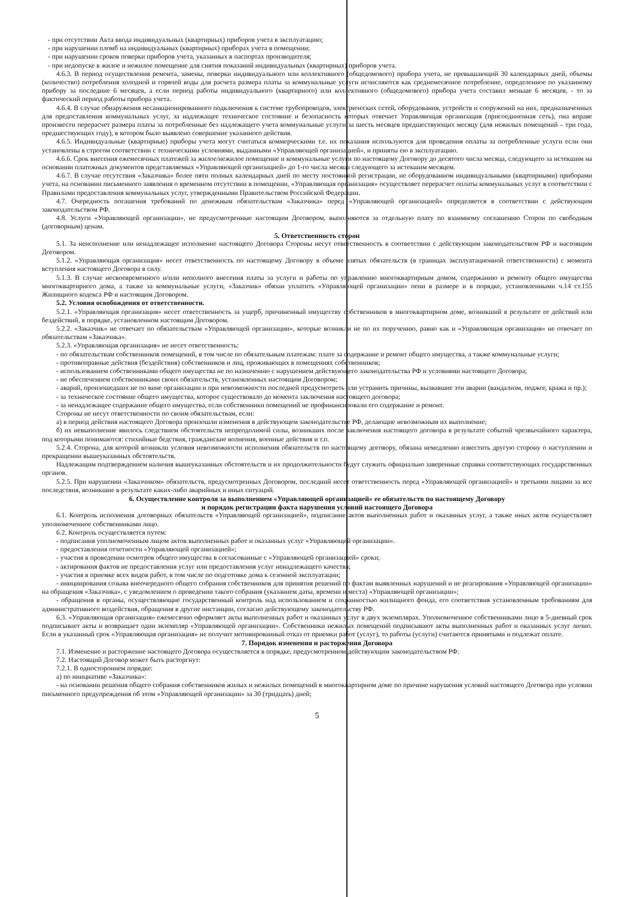- при отсутствии Акта ввода индивидуальных (квартирных) приборов учета в эксплуатацию;
- при нарушении пломб на индивидуальных (квартирных) приборах учета в помещении;
- при нарушении сроков поверки приборов учета, указанных в паспортах производителя;
- при недопуске в жилое и нежилое помещение для снятия показаний индивидуальных (квартирных) приборов учета.
4.6.3. В период осуществления ремонта, замены, поверки индивидуального или коллективного (общедомового) прибора учета, не превышающий 30 календарных дней, объемы (количество) потребления холодной и горячей воды для расчета размера платы за коммунальные услуги исчисляются как среднемесячное потребление, определенное по указанному прибору за последние 6 месяцев, а если период работы индивидуального (квартирного) или коллективного (общедомового) прибора учета составил меньше 6 месяцев, - то за фактический период работы прибора учета.
4.6.4. В случае обнаружения несанкционированного подключения к системе трубопроводов, электрических сетей, оборудования, устройств и сооружений на них, предназначенных для предоставления коммунальных услуг, за надлежащее техническое состояние и безопасность которых отвечает Управляющая организация (присоединенная сеть), она вправе произвести перерасчет размера платы за потребленные без надлежащего учета коммунальные услуги за шесть месяцев предшествующих месяцу (для нежилых помещений – три года, предшествующих году), в котором было выявлено совершение указанного действия.
4.6.5. Индивидуальные (квартирные) приборы учета могут считаться коммерческими т.е. их показания используются для проведения оплаты за потребленные услуги если они установлены в строгом соответствии с техническими условиями, выданными «Управляющей организацией», и приняты ею в эксплуатацию.
4.6.6. Срок внесения ежемесячных платежей за жилое/нежилое помещение и коммунальные услуги по настоящему Договору до десятого числа месяца, следующего за истекшим на основании платежных документов представляемых «Управляющей организацией» до 1-го числа месяца следующего за истекшим месяцем.
4.6.7. В случае отсутствия «Заказчика» более пяти полных календарных дней по месту постоянной регистрации, не оборудованном индивидуальными (квартирными) приборами учета, на основании письменного заявления о временном отсутствии в помещении, «Управляющая организация» осуществляет перерасчет оплаты коммунальных услуг в соответствии с Правилами предоставления коммунальных услуг, утвержденными Правительством Российской Федерации.
4.7. Очередность погашения требований по денежным обязательствам «Заказчика» перед «Управляющей организацией» определяется в соответствии с действующим законодательством РФ.
4.8. Услуги «Управляющей организации», не предусмотренные настоящим Договором, выполняются за отдельную плату по взаимному соглашению Сторон по свободным (договорным) ценам.
5. Ответственность сторон
5.1. За неисполнение или ненадлежащее исполнение настоящего Договора Стороны несут ответственность в соответствии с действующим законодательством РФ и настоящим Договором.
5.1.2. «Управляющая организация» несет ответственность по настоящему Договору в объеме взятых обязательств (в границах эксплуатационной ответственности) с момента вступления настоящего Договора в силу.
5.1.3. В случае несвоевременного и/или неполного внесения платы за услуги и работы по управлению многоквартирным домом, содержанию и ремонту общего имущества многоквартирного дома, а также за коммунальные услуги, «Заказчик» обязан уплатить «Управляющей организации» пени в размере и в порядке, установленными ч.14 ст.155 Жилищного кодекса РФ и настоящим Договором.
5.2. Условия освобождения от ответственности.
5.2.1. «Управляющая организация» несет ответственность за ущерб, причиненный имуществу собственников в многоквартирном доме, возникший в результате ее действий или бездействий, в порядке, установленном настоящим Договором.
5.2.2. «Заказчик» не отвечает по обязательствам «Управляющей организации», которые возникли не по их поручению, равно как и «Управляющая организация» не отвечает по обязательствам «Заказчика».
5.2.3. «Управляющая организация» не несет ответственность:
- по обязательствам собственников помещений, в том числе по обязательным платежам: плате за содержание и ремонт общего имущества, а также коммунальные услуги;
- противоправные действия (бездействия) собственников и лиц, проживающих в помещениях собственников;
- использованием собственниками общего имущества не по назначению с нарушением действующего законодательства РФ и условиями настоящего Договора;
- не обеспечением собственниками своих обязательств, установленных настоящим Договором;
- аварий, произошедших не по вине организации и при невозможности последней предусмотреть или устранить причины, вызвавшие эти аварии (вандализм, поджог, кража и пр.);
- за техническое состояние общего имущества, которое существовало до момента заключения настоящего договора;
- за ненадлежащее содержание общего имущества, если собственники помещений не профинансировали его содержание и ремонт.
Стороны не несут ответственности по своим обязательствам, если:
а) в период действия настоящего Договора произошли изменения в действующем законодательстве РФ, делающие невозможным их выполнение;
б) их невыполнение явилось следствием обстоятельств непреодолимой силы, возникших после заключения настоящего договора в результате событий чрезвычайного характера, под которыми понимаются: стихийные бедствия, гражданские волнения, военные действия и т.п.
5.2.4. Сторона, для которой возникли условия невозможности исполнения обязательств по настоящему договору, обязана немедленно известить другую сторону о наступлении и прекращении вышеуказанных обстоятельств.
Надлежащим подтверждением наличия вышеуказанных обстоятельств и их продолжительности будут служить официально заверенные справки соответствующих государственных органов.
5.2.5. При нарушении «Заказчиком» обязательств, предусмотренных Договором, последний несет ответственность перед «Управляющей организацией» и третьими лицами за все последствия, возникшие в результате каких-либо аварийных и иных ситуаций.
6. Осуществление контроля за выполнением «Управляющей организацией» ее обязательств по настоящему Договору
и порядок регистрации факта нарушения условий настоящего Договора
6.1. Контроль исполнения договорных обязательств «Управляющей организацией», подписание актов выполненных работ и оказанных услуг, а также иных актов осуществляет уполномоченное собственниками лицо.
6.2. Контроль осуществляется путем:
- подписания уполномоченным лицом актов выполненных работ и оказанных услуг «Управляющей организации».
- предоставления отчетности «Управляющей организацией»;
- участия в проведении осмотров общего имущества в согласованные с «Управляющей организацией» сроки;
- актирования фактов не предоставления услуг или предоставления услуг ненадлежащего качества;
- участия в приемке всех видов работ, в том числе по подготовке дома к сезонной эксплуатации;
- инициирования созыва внеочередного общего собрания собственников для принятия решений по фактам выявленных нарушений и не реагирования «Управляющей организации» на обращения «Заказчика», с уведомлением о проведении такого собрания (указанием даты, времени и места) «Управляющей организации»;
- обращения в органы, осуществляющие государственный контроль над использованием и сохранностью жилищного фонда, его соответствия установленным требованиям для административного воздействия, обращения в другие инстанции, согласно действующему законодательству РФ.
6.3. «Управляющая организация» ежемесячно оформляет акты выполненных работ и оказанных услуг в двух экземплярах. Уполномоченное собственниками лицо в 5-дневный срок подписывает акты и возвращает один экземпляр «Управляющей организации». Собственники нежилых помещений подписывают акты выполненных работ и оказанных услуг лично. Если в указанный срок «Управляющая организация» не получит мотивированный отказ от приемки работ (услуг), то работы (услуги) считаются принятыми и подлежат оплате.
7. Порядок изменения и расторжения Договора
7.1. Изменение и расторжение настоящего Договора осуществляется в порядке, предусмотренном действующим законодательством РФ.
7.2. Настоящий Договор может быть расторгнут:
7.2.1. В одностороннем порядке:
а) по инициативе «Заказчика»:
- на основании решения общего собрания собственников жилых и нежилых помещений в многоквартирном доме по причине нарушения условий настоящего Договора при условии письменного предупреждения об этом «Управляющей организации» за 30 (тридцать) дней;
5